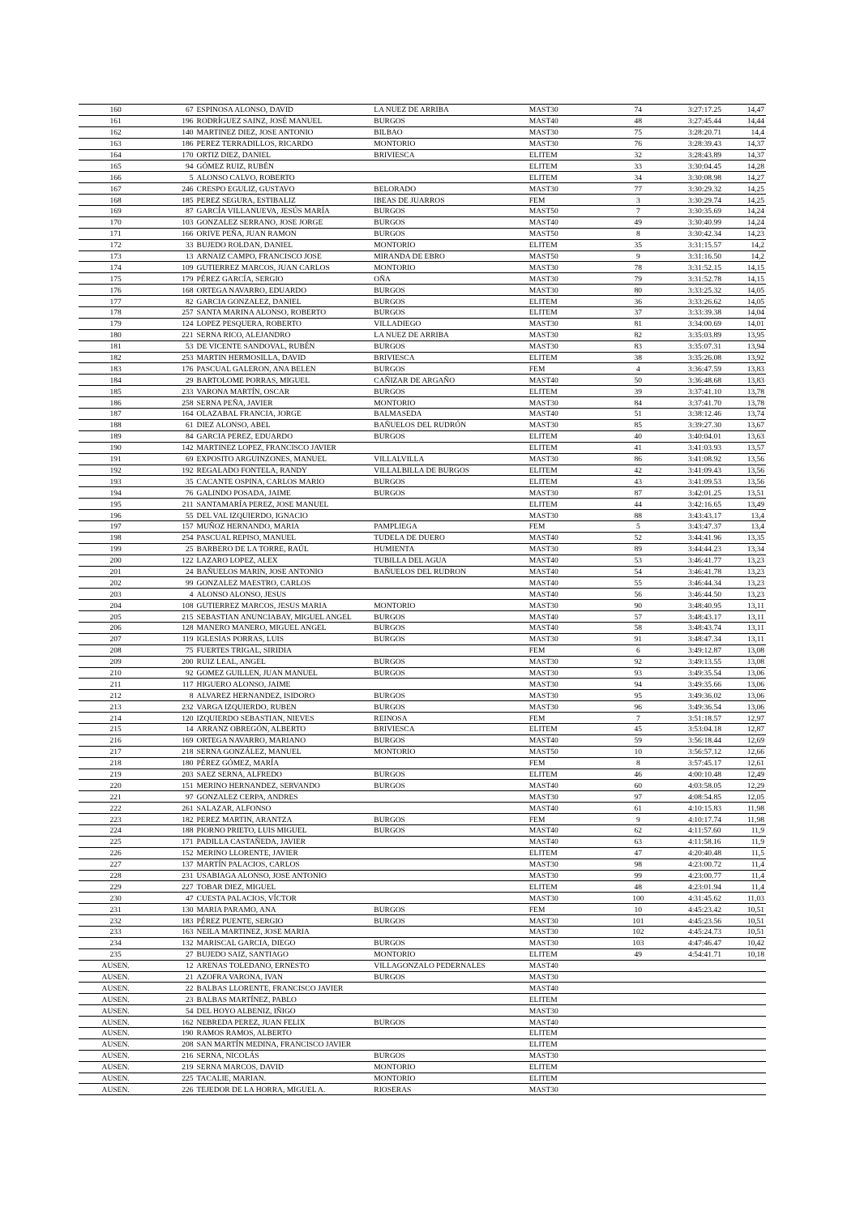| 160 | 67 | ESPINOSA ALONSO, DAVID | LA NUEZ DE ARRIBA | MAST30 | 74 | 3:27:17.25 | 14,47 |
| 161 | 196 | RODRÍGUEZ SAINZ, JOSÉ MANUEL | BURGOS | MAST40 | 48 | 3:27:45.44 | 14,44 |
| 162 | 140 | MARTINEZ DIEZ, JOSE ANTONIO | BILBAO | MAST30 | 75 | 3:28:20.71 | 14,4 |
| 163 | 186 | PEREZ TERRADILLOS, RICARDO | MONTORIO | MAST30 | 76 | 3:28:39.43 | 14,37 |
| 164 | 170 | ORTIZ DIEZ, DANIEL | BRIVIESCA | ELITEM | 32 | 3:28:43.89 | 14,37 |
| 165 | 94 | GÓMEZ RUIZ, RUBÉN | | ELITEM | 33 | 3:30:04.45 | 14,28 |
| 166 | 5 | ALONSO CALVO, ROBERTO | | ELITEM | 34 | 3:30:08.98 | 14,27 |
| 167 | 246 | CRESPO EGULIZ, GUSTAVO | BELORADO | MAST30 | 77 | 3:30:29.32 | 14,25 |
| 168 | 185 | PEREZ SEGURA, ESTIBALIZ | IBEAS DE JUARROS | FEM | 3 | 3:30:29.74 | 14,25 |
| 169 | 87 | GARCÍA VILLANUEVA, JESÚS MARÍA | BURGOS | MAST50 | 7 | 3:30:35.69 | 14,24 |
| 170 | 103 | GONZALEZ SERRANO, JOSE JORGE | BURGOS | MAST40 | 49 | 3:30:40.99 | 14,24 |
| 171 | 166 | ORIVE PEÑA, JUAN RAMON | BURGOS | MAST50 | 8 | 3:30:42.34 | 14,23 |
| 172 | 33 | BUJEDO ROLDAN, DANIEL | MONTORIO | ELITEM | 35 | 3:31:15.57 | 14,2 |
| 173 | 13 | ARNAIZ CAMPO, FRANCISCO JOSE | MIRANDA DE EBRO | MAST50 | 9 | 3:31:16.50 | 14,2 |
| 174 | 109 | GUTIERREZ MARCOS, JUAN CARLOS | MONTORIO | MAST30 | 78 | 3:31:52.15 | 14,15 |
| 175 | 179 | PÉREZ GARCÍA, SERGIO | OÑA | MAST30 | 79 | 3:31:52.78 | 14,15 |
| 176 | 168 | ORTEGA NAVARRO, EDUARDO | BURGOS | MAST30 | 80 | 3:33:25.32 | 14,05 |
| 177 | 82 | GARCIA GONZALEZ, DANIEL | BURGOS | ELITEM | 36 | 3:33:26.62 | 14,05 |
| 178 | 257 | SANTA MARINA ALONSO, ROBERTO | BURGOS | ELITEM | 37 | 3:33:39.38 | 14,04 |
| 179 | 124 | LOPEZ PESQUERA, ROBERTO | VILLADIEGO | MAST30 | 81 | 3:34:00.69 | 14,01 |
| 180 | 221 | SERNA RICO, ALEJANDRO | LA NUEZ DE ARRIBA | MAST30 | 82 | 3:35:03.89 | 13,95 |
| 181 | 53 | DE VICENTE SANDOVAL, RUBÉN | BURGOS | MAST30 | 83 | 3:35:07.31 | 13,94 |
| 182 | 253 | MARTIN HERMOSILLA, DAVID | BRIVIESCA | ELITEM | 38 | 3:35:26.08 | 13,92 |
| 183 | 176 | PASCUAL GALERON, ANA BELEN | BURGOS | FEM | 4 | 3:36:47.59 | 13,83 |
| 184 | 29 | BARTOLOME PORRAS, MIGUEL | CAÑIZAR DE ARGAÑO | MAST40 | 50 | 3:36:48.68 | 13,83 |
| 185 | 233 | VARONA MARTÍN, OSCAR | BURGOS | ELITEM | 39 | 3:37:41.10 | 13,78 |
| 186 | 258 | SERNA PEÑA, JAVIER | MONTORIO | MAST30 | 84 | 3:37:41.70 | 13,78 |
| 187 | 164 | OLAZABAL FRANCIA, JORGE | BALMASEDA | MAST40 | 51 | 3:38:12.46 | 13,74 |
| 188 | 61 | DIEZ ALONSO, ABEL | BAÑUELOS DEL RUDRÓN | MAST30 | 85 | 3:39:27.30 | 13,67 |
| 189 | 84 | GARCIA PEREZ, EDUARDO | BURGOS | ELITEM | 40 | 3:40:04.01 | 13,63 |
| 190 | 142 | MARTINEZ LOPEZ, FRANCISCO JAVIER | | ELITEM | 41 | 3:41:03.93 | 13,57 |
| 191 | 69 | EXPOSITO ARGUINZONES, MANUEL | VILLALVILLA | MAST30 | 86 | 3:41:08.92 | 13,56 |
| 192 | 192 | REGALADO FONTELA, RANDY | VILLALBILLA DE BURGOS | ELITEM | 42 | 3:41:09.43 | 13,56 |
| 193 | 35 | CACANTE OSPINA, CARLOS MARIO | BURGOS | ELITEM | 43 | 3:41:09.53 | 13,56 |
| 194 | 76 | GALINDO POSADA, JAIME | BURGOS | MAST30 | 87 | 3:42:01.25 | 13,51 |
| 195 | 211 | SANTAMARÍA PEREZ, JOSE MANUEL | | ELITEM | 44 | 3:42:16.65 | 13,49 |
| 196 | 55 | DEL VAL IZQUIERDO, IGNACIO | | MAST30 | 88 | 3:43:43.17 | 13,4 |
| 197 | 157 | MUÑOZ HERNANDO, MARIA | PAMPLIEGA | FEM | 5 | 3:43:47.37 | 13,4 |
| 198 | 254 | PASCUAL REPISO, MANUEL | TUDELA DE DUERO | MAST40 | 52 | 3:44:41.96 | 13,35 |
| 199 | 25 | BARBERO DE LA TORRE, RAÚL | HUMIENTA | MAST30 | 89 | 3:44:44.23 | 13,34 |
| 200 | 122 | LAZARO LOPEZ, ALEX | TUBILLA DEL AGUA | MAST40 | 53 | 3:46:41.77 | 13,23 |
| 201 | 24 | BAÑUELOS MARIN, JOSE ANTONIO | BAÑUELOS DEL RUDRON | MAST40 | 54 | 3:46:41.78 | 13,23 |
| 202 | 99 | GONZALEZ MAESTRO, CARLOS | | MAST40 | 55 | 3:46:44.34 | 13,23 |
| 203 | 4 | ALONSO ALONSO, JESUS | | MAST40 | 56 | 3:46:44.50 | 13,23 |
| 204 | 108 | GUTIERREZ MARCOS, JESUS MARIA | MONTORIO | MAST30 | 90 | 3:48:40.95 | 13,11 |
| 205 | 215 | SEBASTIAN ANUNCIABAY, MIGUEL ANGEL | BURGOS | MAST40 | 57 | 3:48:43.17 | 13,11 |
| 206 | 128 | MANERO MANERO, MIGUEL ANGEL | BURGOS | MAST40 | 58 | 3:48:43.74 | 13,11 |
| 207 | 119 | IGLESIAS PORRAS, LUIS | BURGOS | MAST30 | 91 | 3:48:47.34 | 13,11 |
| 208 | 75 | FUERTES TRIGAL, SIRIDIA | | FEM | 6 | 3:49:12.87 | 13,08 |
| 209 | 200 | RUIZ LEAL, ANGEL | BURGOS | MAST30 | 92 | 3:49:13.55 | 13,08 |
| 210 | 92 | GOMEZ GUILLEN, JUAN MANUEL | BURGOS | MAST30 | 93 | 3:49:35.54 | 13,06 |
| 211 | 117 | HIGUERO ALONSO, JAIME | | MAST30 | 94 | 3:49:35.66 | 13,06 |
| 212 | 8 | ALVAREZ HERNANDEZ, ISIDORO | BURGOS | MAST30 | 95 | 3:49:36.02 | 13,06 |
| 213 | 232 | VARGA IZQUIERDO, RUBEN | BURGOS | MAST30 | 96 | 3:49:36.54 | 13,06 |
| 214 | 120 | IZQUIERDO SEBASTIAN, NIEVES | REINOSA | FEM | 7 | 3:51:18.57 | 12,97 |
| 215 | 14 | ARRANZ OBREGÓN, ALBERTO | BRIVIESCA | ELITEM | 45 | 3:53:04.18 | 12,87 |
| 216 | 169 | ORTEGA NAVARRO, MARIANO | BURGOS | MAST40 | 59 | 3:56:18.44 | 12,69 |
| 217 | 218 | SERNA GONZÁLEZ, MANUEL | MONTORIO | MAST50 | 10 | 3:56:57.12 | 12,66 |
| 218 | 180 | PÉREZ GÓMEZ, MARÍA | | FEM | 8 | 3:57:45.17 | 12,61 |
| 219 | 203 | SAEZ SERNA, ALFREDO | BURGOS | ELITEM | 46 | 4:00:10.48 | 12,49 |
| 220 | 151 | MERINO HERNANDEZ, SERVANDO | BURGOS | MAST40 | 60 | 4:03:58.05 | 12,29 |
| 221 | 97 | GONZALEZ CERPA, ANDRES | | MAST30 | 97 | 4:08:54.85 | 12,05 |
| 222 | 261 | SALAZAR, ALFONSO | | MAST40 | 61 | 4:10:15.83 | 11,98 |
| 223 | 182 | PEREZ MARTIN, ARANTZA | BURGOS | FEM | 9 | 4:10:17.74 | 11,98 |
| 224 | 188 | PIORNO PRIETO, LUIS MIGUEL | BURGOS | MAST40 | 62 | 4:11:57.60 | 11,9 |
| 225 | 171 | PADILLA CASTAÑEDA, JAVIER | | MAST40 | 63 | 4:11:58.16 | 11,9 |
| 226 | 152 | MERINO LLORENTE, JAVIER | | ELITEM | 47 | 4:20:40.48 | 11,5 |
| 227 | 137 | MARTÍN PALACIOS, CARLOS | | MAST30 | 98 | 4:23:00.72 | 11,4 |
| 228 | 231 | USABIAGA ALONSO, JOSE ANTONIO | | MAST30 | 99 | 4:23:00.77 | 11,4 |
| 229 | 227 | TOBAR DIEZ, MIGUEL | | ELITEM | 48 | 4:23:01.94 | 11,4 |
| 230 | 47 | CUESTA PALACIOS, VÍCTOR | | MAST30 | 100 | 4:31:45.62 | 11,03 |
| 231 | 130 | MARIA PARAMO, ANA | BURGOS | FEM | 10 | 4:45:23.42 | 10,51 |
| 232 | 183 | PÉREZ PUENTE, SERGIO | BURGOS | MAST30 | 101 | 4:45:23.56 | 10,51 |
| 233 | 163 | NEILA MARTINEZ, JOSE MARIA | | MAST30 | 102 | 4:45:24.73 | 10,51 |
| 234 | 132 | MARISCAL GARCIA, DIEGO | BURGOS | MAST30 | 103 | 4:47:46.47 | 10,42 |
| 235 | 27 | BUJEDO SAIZ, SANTIAGO | MONTORIO | ELITEM | 49 | 4:54:41.71 | 10,18 |
| AUSEN. | 12 | ARENAS TOLEDANO, ERNESTO | VILLAGONZALO PEDERNALES | MAST40 | | | |
| AUSEN. | 21 | AZOFRA VARONA, IVAN | BURGOS | MAST30 | | | |
| AUSEN. | 22 | BALBAS LLORENTE, FRANCISCO JAVIER | | MAST40 | | | |
| AUSEN. | 23 | BALBAS MARTÍNEZ, PABLO | | ELITEM | | | |
| AUSEN. | 54 | DEL HOYO ALBENIZ, IÑIGO | | MAST30 | | | |
| AUSEN. | 162 | NEBREDA PEREZ, JUAN FELIX | BURGOS | MAST40 | | | |
| AUSEN. | 190 | RAMOS RAMOS, ALBERTO | | ELITEM | | | |
| AUSEN. | 208 | SAN MARTÍN MEDINA, FRANCISCO JAVIER | | ELITEM | | | |
| AUSEN. | 216 | SERNA, NICOLÁS | BURGOS | MAST30 | | | |
| AUSEN. | 219 | SERNA MARCOS, DAVID | MONTORIO | ELITEM | | | |
| AUSEN. | 225 | TACALIE, MARIAN. | MONTORIO | ELITEM | | | |
| AUSEN. | 226 | TEJEDOR DE LA HORRA, MIGUEL A. | RIOSERAS | MAST30 | | | |